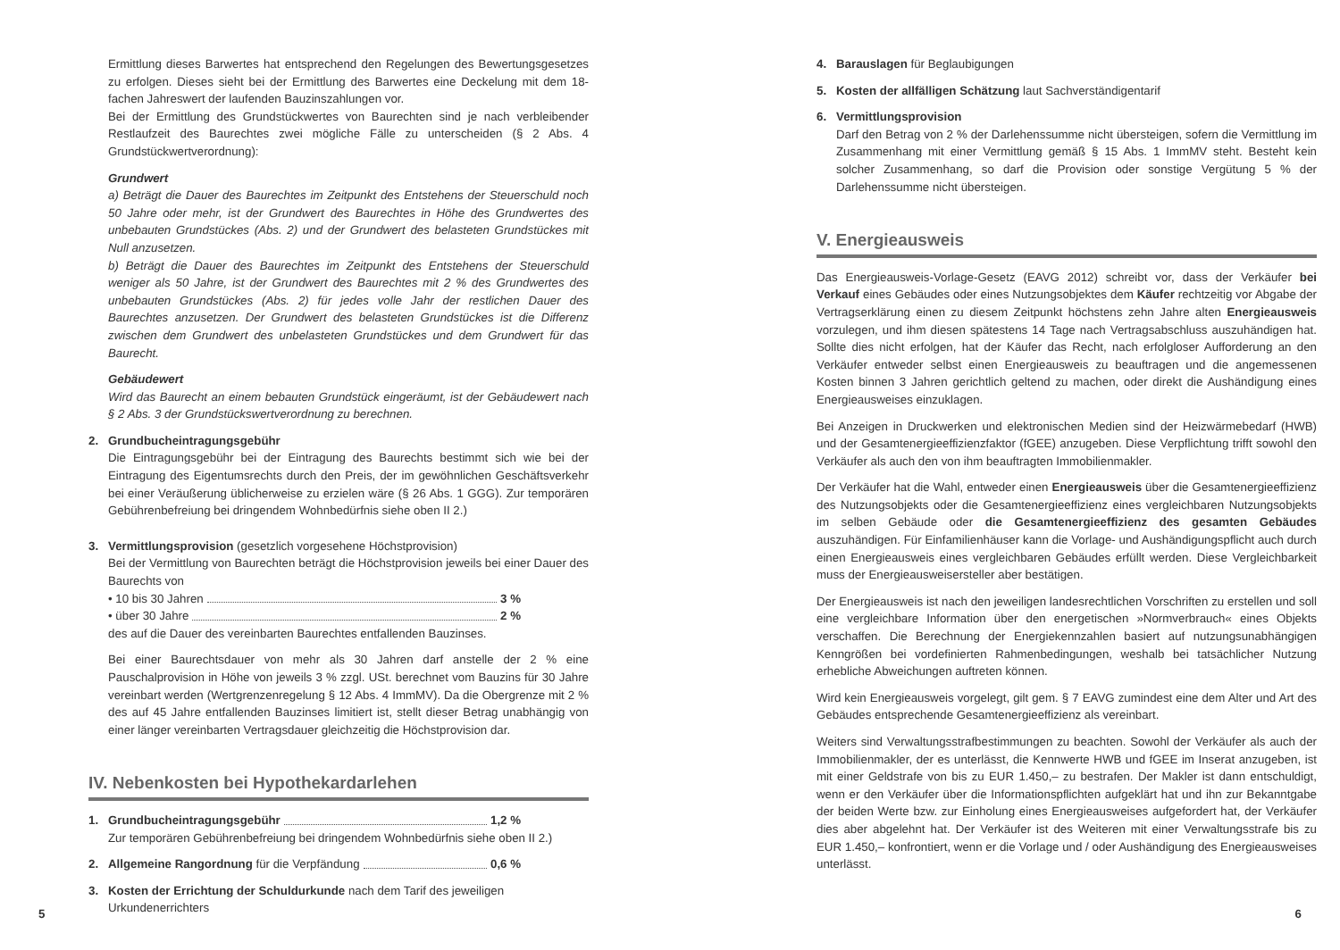Ermittlung dieses Barwertes hat entsprechend den Regelungen des Bewertungsgesetzes zu erfolgen. Dieses sieht bei der Ermittlung des Barwertes eine Deckelung mit dem 18-fachen Jahreswert der laufenden Bauzinszahlungen vor.
Bei der Ermittlung des Grundstückwertes von Baurechten sind je nach verbleibender Restlaufzeit des Baurechtes zwei mögliche Fälle zu unterscheiden (§ 2 Abs. 4 Grundstückwertverordnung):
Grundwert
a) Beträgt die Dauer des Baurechtes im Zeitpunkt des Entstehens der Steuerschuld noch 50 Jahre oder mehr, ist der Grundwert des Baurechtes in Höhe des Grundwertes des unbebauten Grundstückes (Abs. 2) und der Grundwert des belasteten Grundstückes mit Null anzusetzen.
b) Beträgt die Dauer des Baurechtes im Zeitpunkt des Entstehens der Steuerschuld weniger als 50 Jahre, ist der Grundwert des Baurechtes mit 2 % des Grundwertes des unbebauten Grundstückes (Abs. 2) für jedes volle Jahr der restlichen Dauer des Baurechtes anzusetzen. Der Grundwert des belasteten Grundstückes ist die Differenz zwischen dem Grundwert des unbelasteten Grundstückes und dem Grundwert für das Baurecht.
Gebäudewert
Wird das Baurecht an einem bebauten Grundstück eingeräumt, ist der Gebäudewert nach § 2 Abs. 3 der Grundstückswertverordnung zu berechnen.
2. Grundbucheintragungsgebühr
Die Eintragungsgebühr bei der Eintragung des Baurechts bestimmt sich wie bei der Eintragung des Eigentumsrechts durch den Preis, der im gewöhnlichen Geschäftsverkehr bei einer Veräußerung üblicherweise zu erzielen wäre (§ 26 Abs. 1 GGG). Zur temporären Gebührenbefreiung bei dringendem Wohnbedürfnis siehe oben II 2.)
3. Vermittlungsprovision (gesetzlich vorgesehene Höchstprovision)
Bei der Vermittlung von Baurechten beträgt die Höchstprovision jeweils bei einer Dauer des Baurechts von
• 10 bis 30 Jahren 3 %
• über 30 Jahre 2 %
des auf die Dauer des vereinbarten Baurechtes entfallenden Bauzinses.
Bei einer Baurechtsdauer von mehr als 30 Jahren darf anstelle der 2 % eine Pauschalprovision in Höhe von jeweils 3 % zzgl. USt. berechnet vom Bauzins für 30 Jahre vereinbart werden (Wertgrenzenregelung § 12 Abs. 4 ImmMV). Da die Obergrenze mit 2 % des auf 45 Jahre entfallenden Bauzinses limitiert ist, stellt dieser Betrag unabhängig von einer länger vereinbarten Vertragsdauer gleichzeitig die Höchstprovision dar.
IV. Nebenkosten bei Hypothekardarlehen
1. Grundbucheintragungsgebühr 1,2 %
Zur temporären Gebührenbefreiung bei dringendem Wohnbedürfnis siehe oben II 2.)
2. Allgemeine Rangordnung für die Verpfändung 0,6 %
3. Kosten der Errichtung der Schuldurkunde nach dem Tarif des jeweiligen
Urkundenerrichters
4. Barauslagen für Beglaubigungen
5. Kosten der allfälligen Schätzung laut Sachverständigentarif
6. Vermittlungsprovision
Darf den Betrag von 2 % der Darlehenssumme nicht übersteigen, sofern die Vermittlung im Zusammenhang mit einer Vermittlung gemäß § 15 Abs. 1 ImmMV steht. Besteht kein solcher Zusammenhang, so darf die Provision oder sonstige Vergütung 5 % der Darlehenssumme nicht übersteigen.
V. Energieausweis
Das Energieausweis-Vorlage-Gesetz (EAVG 2012) schreibt vor, dass der Verkäufer bei Verkauf eines Gebäudes oder eines Nutzungsobjektes dem Käufer rechtzeitig vor Abgabe der Vertragserklärung einen zu diesem Zeitpunkt höchstens zehn Jahre alten Energieausweis vorzulegen, und ihm diesen spätestens 14 Tage nach Vertragsabschluss auszuhändigen hat. Sollte dies nicht erfolgen, hat der Käufer das Recht, nach erfolgloser Aufforderung an den Verkäufer entweder selbst einen Energieausweis zu beauftragen und die angemessenen Kosten binnen 3 Jahren gerichtlich geltend zu machen, oder direkt die Aushändigung eines Energieausweises einzuklagen.
Bei Anzeigen in Druckwerken und elektronischen Medien sind der Heizwärmebedarf (HWB) und der Gesamtenergieeffizienzfaktor (fGEE) anzugeben. Diese Verpflichtung trifft sowohl den Verkäufer als auch den von ihm beauftragten Immobilienmakler.
Der Verkäufer hat die Wahl, entweder einen Energieausweis über die Gesamtenergieeffizienz des Nutzungsobjekts oder die Gesamtenergieeffizienz eines vergleichbaren Nutzungsobjekts im selben Gebäude oder die Gesamtenergieeffizienz des gesamten Gebäudes auszuhändigen. Für Einfamilienhäuser kann die Vorlage- und Aushändigungspflicht auch durch einen Energieausweis eines vergleichbaren Gebäudes erfüllt werden. Diese Vergleichbarkeit muss der Energieausweisersteller aber bestätigen.
Der Energieausweis ist nach den jeweiligen landesrechtlichen Vorschriften zu erstellen und soll eine vergleichbare Information über den energetischen »Normverbrauch« eines Objekts verschaffen. Die Berechnung der Energiekennzahlen basiert auf nutzungsunabhängigen Kenngrößen bei vordefinierten Rahmenbedingungen, weshalb bei tatsächlicher Nutzung erhebliche Abweichungen auftreten können.
Wird kein Energieausweis vorgelegt, gilt gem. § 7 EAVG zumindest eine dem Alter und Art des Gebäudes entsprechende Gesamtenergieeffizienz als vereinbart.
Weiters sind Verwaltungsstrafbestimmungen zu beachten. Sowohl der Verkäufer als auch der Immobilienmakler, der es unterlässt, die Kennwerte HWB und fGEE im Inserat anzugeben, ist mit einer Geldstrafe von bis zu EUR 1.450,– zu bestrafen. Der Makler ist dann entschuldigt, wenn er den Verkäufer über die Informationspflichten aufgeklärt hat und ihn zur Bekanntgabe der beiden Werte bzw. zur Einholung eines Energieausweises aufgefordert hat, der Verkäufer dies aber abgelehnt hat. Der Verkäufer ist des Weiteren mit einer Verwaltungsstrafe bis zu EUR 1.450,– konfrontiert, wenn er die Vorlage und / oder Aushändigung des Energieausweises unterlässt.
5 6